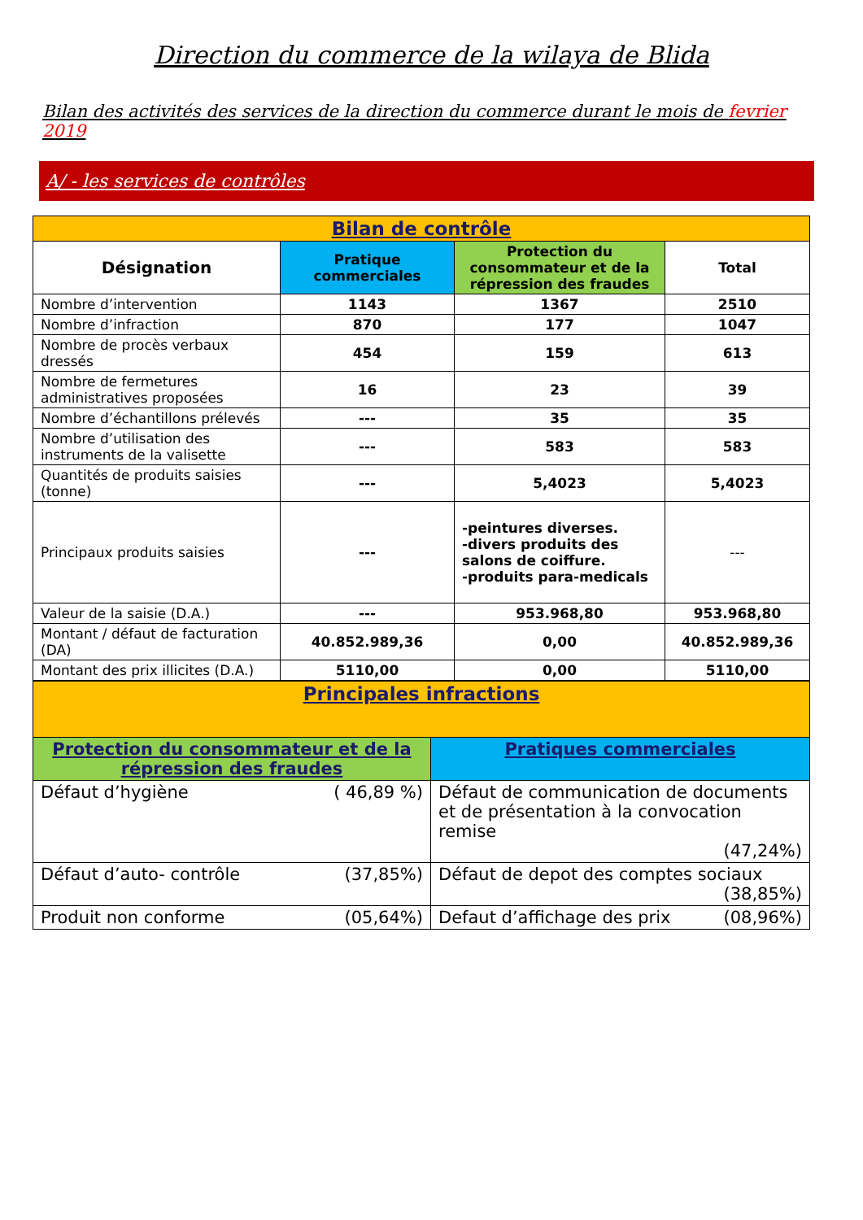Direction du commerce de la wilaya de Blida
Bilan des activités des services de la direction du commerce durant le mois de fevrier 2019
A/ - les services de contrôles
| Bilan de contrôle | | | |
| Désignation | Pratique commerciales | Protection du consommateur et de la répression des fraudes | Total |
| Nombre d’intervention | 1143 | 1367 | 2510 |
| Nombre d’infraction | 870 | 177 | 1047 |
| Nombre de procès verbaux dressés | 454 | 159 | 613 |
| Nombre de fermetures administratives proposées | 16 | 23 | 39 |
| Nombre d’échantillons prélevés | --- | 35 | 35 |
| Nombre d’utilisation des instruments de la valisette | --- | 583 | 583 |
| Quantités de produits saisies (tonne) | --- | 5,4023 | 5,4023 |
| Principaux produits saisies | --- | -peintures diverses. -divers produits des salons de coiffure. -produits para-medicals | --- |
| Valeur de la saisie (D.A.) | --- | 953.968,80 | 953.968,80 |
| Montant / défaut de facturation (DA) | 40.852.989,36 | 0,00 | 40.852.989,36 |
| Montant des prix illicites (D.A.) | 5110,00 | 0,00 | 5110,00 |
| Principales infractions | |
| Protection du consommateur et de la répression des fraudes | Pratiques commerciales |
| ( 46,89 %) Défaut d’hygiène | Défaut de communication de documents et de présentation à la convocation remise (47,24%) |
| (37,85%) Défaut d’auto- contrôle | Défaut de depot des comptes sociaux (38,85%) |
| (05,64%) Produit non conforme | (08,96%) Defaut d’affichage des prix |